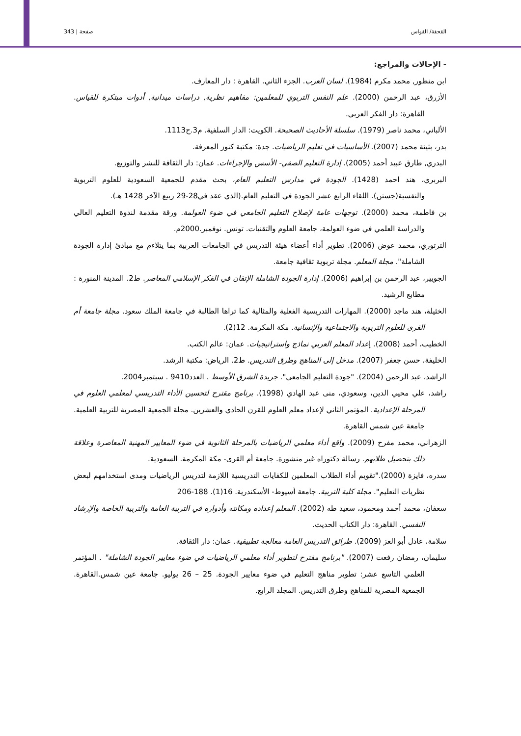صفحة | 343 القحفة/ القواس
- الإحالات والمراجع:
ابن منظور, محمد مكرم (1984). لسان العرب. الجزء الثاني. القاهرة : دار المعارف.
الأزرق، عبد الرحمن (2000). علم النفس التربوي للمعلمين: مفاهيم نظرية, دراسات ميدانية, أدوات مبتكرة للقياس. القاهرة: دار الفكر العربي.
الألباني، محمد ناصر (1979). سلسلة الأحاديث الصحيحة. الكويت: الدار السلفية. م3.ح1113.
بدر، بثينة محمد (2007). الأساسيات في تعليم الرياضيات. جدة: مكتبة كنوز المعرفة.
البدري, طارق عبيد أحمد (2005). إدارة التعليم الصفي- الأسس والإجراءات. عمان: دار الثقافة للنشر والتوزيع.
البربري، هند احمد (1428). الجودة في مدارس التعليم العام، بحث مقدم للجمعية السعودية للعلوم التربوية والنفسية(جستن). اللقاء الرابع عشر الجودة في التعليم العام.(الذي عقد في28-29 ربيع الآخر 1428 هـ).
بن فاطمة، محمد (2000). توجهات عامة لإصلاح التعليم الجامعي في ضوء العولمة. ورقة مقدمة لندوة التعليم العالي والدراسة العلمي في ضوء العولمة، جامعة العلوم والتقنيات. تونس. نوفمبر.2000م.
الترتوري، محمد عوض (2006). تطوير أداء أعضاء هيئة التدريس في الجامعات العربية بما يتلاءم مع مبادئ إدارة الجودة الشاملة". مجلة المعلم. مجلة تربوية ثقافية جامعة.
الجويير، عبد الرحمن بن إبراهيم (2006). إدارة الجودة الشاملة الإتقان في الفكر الإسلامي المعاصر. ط2. المدينة المنورة : مطابع الرشيد.
الخثيلة، هند ماجد (2000). المهارات التدريسية الفعلية والمثالية كما تراها الطالبة في جامعة الملك سعود. مجلة جامعة أم القرى للعلوم التربوية والاجتماعية والإنسانية. مكة المكرمة. 12(2).
الخطيب، أحمد (2008). إعداد المعلم العربي نماذج واستراتيجيات. عمان: عالم الكتب.
الخليفة، حسن جعفر (2007). مدخل إلى المناهج وطرق التدريس. ط2. الرياض: مكتبة الرشد.
الراشد، عبد الرحمن (2004). "جودة التعليم الجامعي". جريدة الشرق الأوسط . العدد9410 . سبتمبر2004.
راشد، علي محيي الدين، وسعودي، منى عبد الهادي (1998). برنامج مقترح لتحسين الأداء التدريسي لمعلمي العلوم في المرحلة الإعدادية. المؤتمر الثاني لإعداد معلم العلوم للقرن الحادي والعشرين. مجلة الجمعية المصرية للتربية العلمية. جامعة عين شمس القاهرة.
الزهراني، محمد مفرح (2009). واقع أداء معلمي الرياضيات بالمرحلة الثانوية في ضوء المعايير المهنية المعاصرة وعلاقة ذلك بتحصيل طلابهم. رسالة دكتوراه غير منشورة. جامعة أم القرى- مكة المكرمة. السعودية.
سدره، فايزة (2000)."تقويم أداء الطلاب المعلمين للكفايات التدريسية اللازمة لتدريس الرياضيات ومدى استخدامهم لبعض نظريات التعليم". مجلة كلية التربية. جامعة أسيوط- الأسكندرية. 16(1). 188-206
سعفان، محمد أحمد ومحمود، سعيد طه (2002). المعلم إعداده ومكانته وأدواره في التربية العامة والتربية الخاصة والإرشاد النفسي. القاهرة: دار الكتاب الحديث.
سلامة، عادل أبو العز (2009). طرائق التدريس العامة معالجة تطبيقية. عمان: دار الثقافة.
سليمان، رمضان رفعت (2007). "برنامج مقترح لتطوير أداء معلمي الرياضيات في ضوء معايير الجودة الشاملة" . المؤتمر العلمي التاسع عشر: تطوير مناهج التعليم في ضوء معايير الجودة. 25 – 26 يوليو. جامعة عين شمس.القاهرة. الجمعية المصرية للمناهج وطرق التدريس. المجلد الرابع.